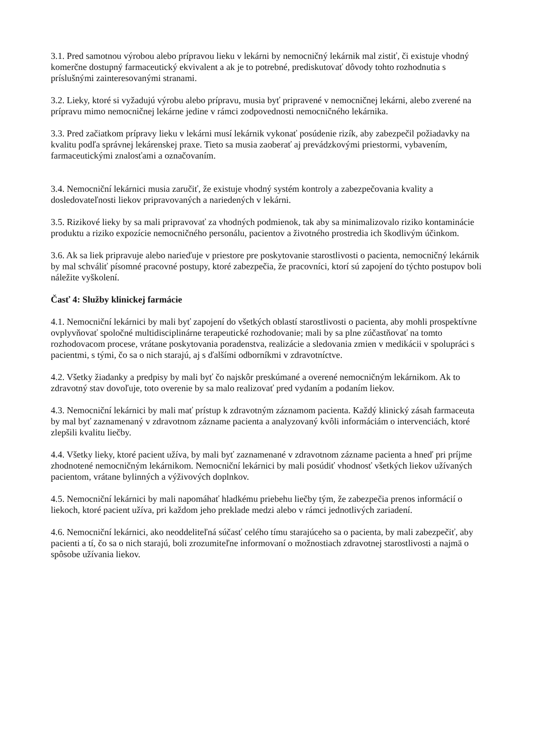3.1. Pred samotnou výrobou alebo prípravou lieku v lekárni by nemocničný lekárnik mal zistiť, či existuje vhodný komerčne dostupný farmaceutický ekvivalent a ak je to potrebné, prediskutovať dôvody tohto rozhodnutia s príslušnými zainteresovanými stranami.
3.2. Lieky, ktoré si vyžadujú výrobu alebo prípravu, musia byť pripravené v nemocničnej lekárni, alebo zverené na prípravu mimo nemocničnej lekárne jedine v rámci zodpovednosti nemocničného lekárnika.
3.3. Pred začiatkom prípravy lieku v lekárni musí lekárnik vykonať posúdenie rizík, aby zabezpečil požiadavky na kvalitu podľa správnej lekárenskej praxe. Tieto sa musia zaoberať aj prevádzkovými priestormi, vybavením, farmaceutickými znalosťami a označovaním.
3.4. Nemocniční lekárnici musia zaručiť, že existuje vhodný systém kontroly a zabezpečovania kvality a dosledovateľnosti liekov pripravovaných a nariedených v lekárni.
3.5. Rizikové lieky by sa mali pripravovať za vhodných podmienok, tak aby sa minimalizovalo riziko kontaminácie produktu a riziko expozície nemocničného personálu, pacientov a životného prostredia ich škodlivým účinkom.
3.6. Ak sa liek pripravuje alebo narieďuje v priestore pre poskytovanie starostlivosti o pacienta, nemocničný lekárnik by mal schváliť písomné pracovné postupy, ktoré zabezpečia, že pracovníci, ktorí sú zapojení do týchto postupov boli náležite vyškolení.
Časť 4: Služby klinickej farmácie
4.1. Nemocniční lekárnici by mali byť zapojení do všetkých oblastí starostlivosti o pacienta, aby mohli prospektívne ovplyvňovať spoločné multidisciplinárne terapeutické rozhodovanie; mali by sa plne zúčastňovať na tomto rozhodovacom procese, vrátane poskytovania poradenstva, realizácie a sledovania zmien v medikácii v spolupráci s pacientmi, s tými, čo sa o nich starajú, aj s ďalšími odborníkmi v zdravotníctve.
4.2. Všetky žiadanky a predpisy by mali byť čo najskôr preskúmané a overené nemocničným lekárnikom. Ak to zdravotný stav dovoľuje, toto overenie by sa malo realizovať pred vydaním a podaním liekov.
4.3. Nemocniční lekárnici by mali mať prístup k zdravotným záznamom pacienta. Každý klinický zásah farmaceuta by mal byť zaznamenaný v zdravotnom zázname pacienta a analyzovaný kvôli informáciám o intervenciách, ktoré zlepšili kvalitu liečby.
4.4. Všetky lieky, ktoré pacient užíva, by mali byť zaznamenané v zdravotnom zázname pacienta a hneď pri príjme zhodnotené nemocničným lekárnikom. Nemocniční lekárnici by mali posúdiť vhodnosť všetkých liekov užívaných pacientom, vrátane bylinných a výživových doplnkov.
4.5. Nemocniční lekárnici by mali napomáhať hladkému priebehu liečby tým, že zabezpečia prenos informácií o liekoch, ktoré pacient užíva, pri každom jeho preklade medzi alebo v rámci jednotlivých zariadení.
4.6. Nemocniční lekárnici, ako neoddeliteľná súčasť celého tímu starajúceho sa o pacienta, by mali zabezpečiť, aby pacienti a tí, čo sa o nich starajú, boli zrozumiteľne informovaní o možnostiach zdravotnej starostlivosti a najmä o spôsobe užívania liekov.